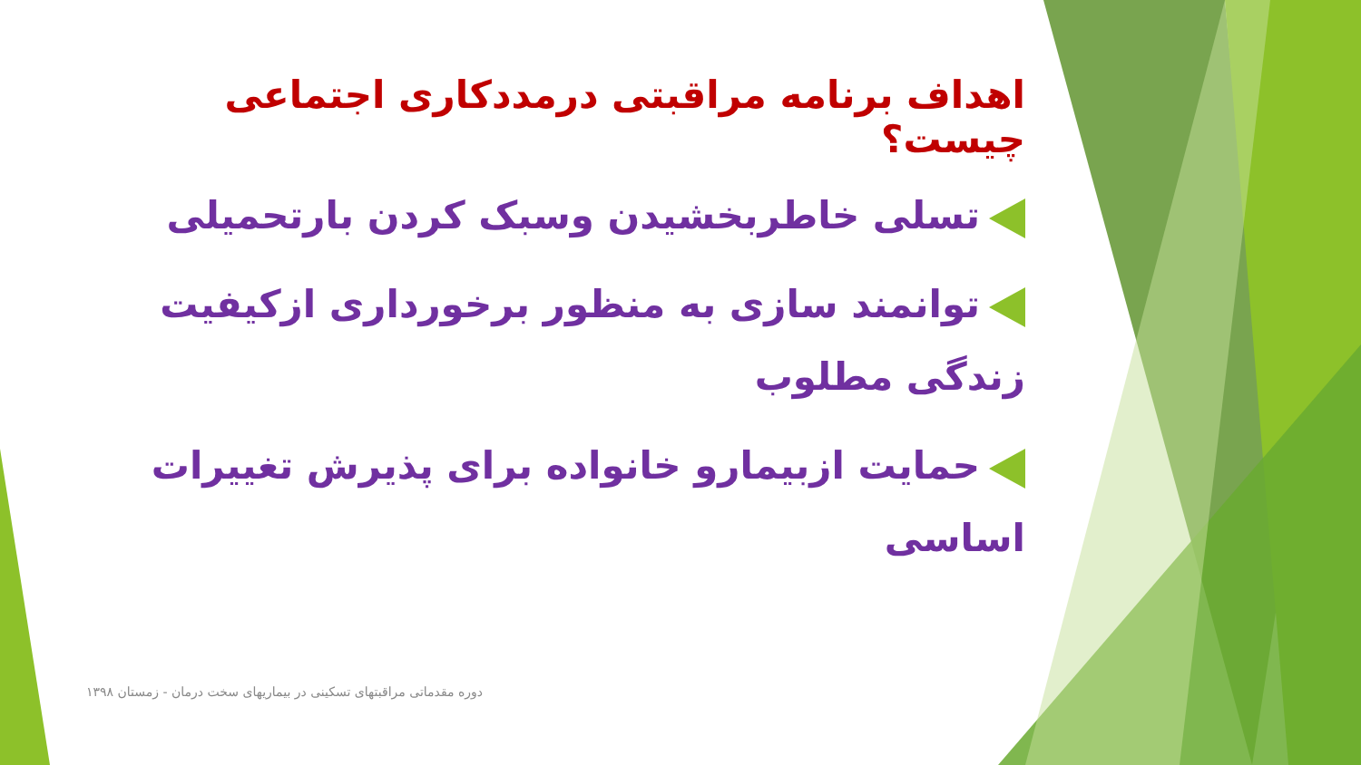اهداف برنامه مراقبتی درمددکاری اجتماعی چیست؟
تسلی خاطربخشیدن وسبک کردن بارتحمیلی
توانمند سازی به منظور برخورداری ازکیفیت زندگی مطلوب
حمایت ازبیمارو خانواده برای پذیرش تغییرات اساسی
دوره مقدماتی مراقبتهای تسکینی در بیماریهای سخت درمان - زمستان ۱۳۹۸